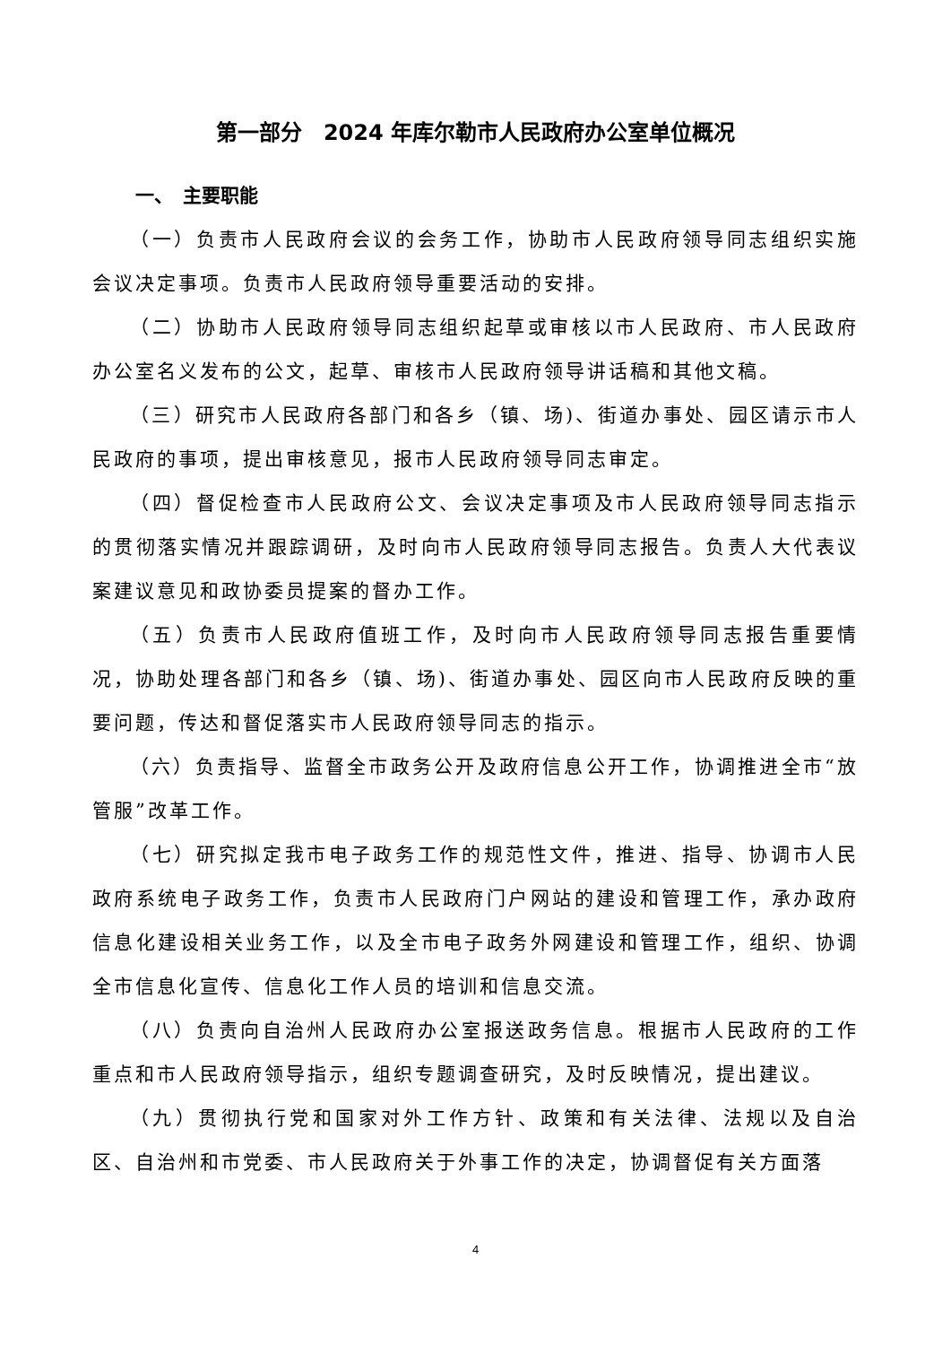第一部分　2024 年库尔勒市人民政府办公室单位概况
一、　主要职能
（一）负责市人民政府会议的会务工作，协助市人民政府领导同志组织实施会议决定事项。负责市人民政府领导重要活动的安排。
（二）协助市人民政府领导同志组织起草或审核以市人民政府、市人民政府办公室名义发布的公文，起草、审核市人民政府领导讲话稿和其他文稿。
（三）研究市人民政府各部门和各乡（镇、场)、街道办事处、园区请示市人民政府的事项，提出审核意见，报市人民政府领导同志审定。
（四）督促检查市人民政府公文、会议决定事项及市人民政府领导同志指示的贯彻落实情况并跟踪调研，及时向市人民政府领导同志报告。负责人大代表议案建议意见和政协委员提案的督办工作。
（五）负责市人民政府值班工作，及时向市人民政府领导同志报告重要情况，协助处理各部门和各乡（镇、场)、街道办事处、园区向市人民政府反映的重要问题，传达和督促落实市人民政府领导同志的指示。
（六）负责指导、监督全市政务公开及政府信息公开工作，协调推进全市“放管服”改革工作。
（七）研究拟定我市电子政务工作的规范性文件，推进、指导、协调市人民政府系统电子政务工作，负责市人民政府门户网站的建设和管理工作，承办政府信息化建设相关业务工作，以及全市电子政务外网建设和管理工作，组织、协调全市信息化宣传、信息化工作人员的培训和信息交流。
（八）负责向自治州人民政府办公室报送政务信息。根据市人民政府的工作重点和市人民政府领导指示，组织专题调查研究，及时反映情况，提出建议。
（九）贯彻执行党和国家对外工作方针、政策和有关法律、法规以及自治区、自治州和市党委、市人民政府关于外事工作的决定，协调督促有关方面落
4